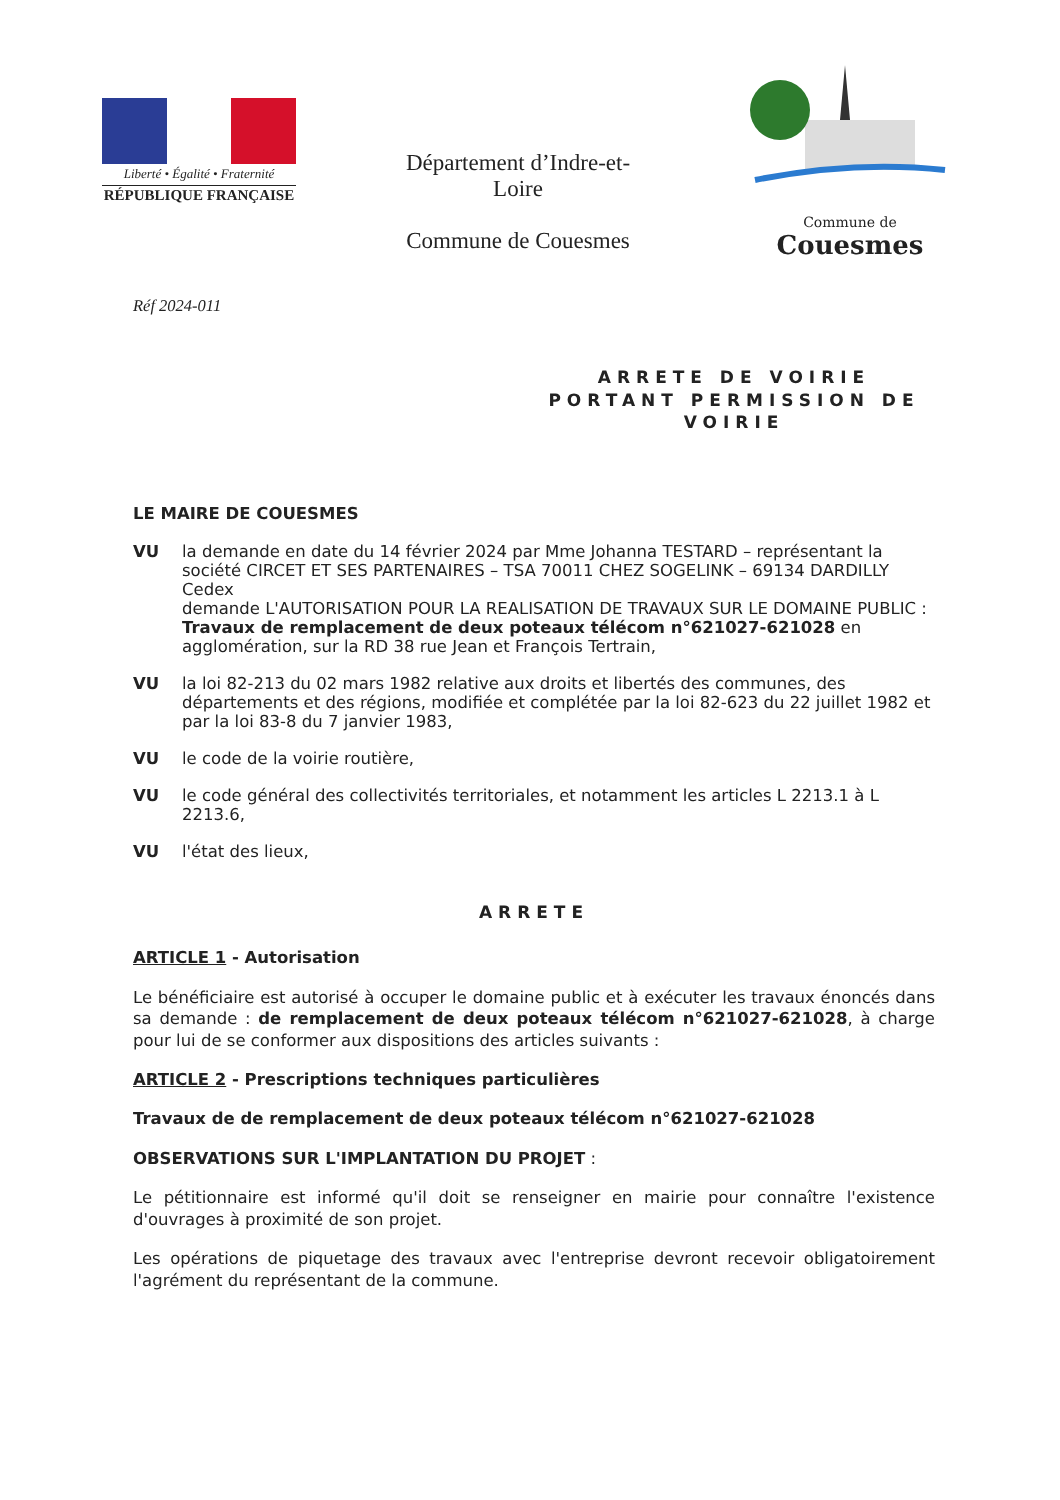Liberté • Égalité • Fraternité
RÉPUBLIQUE FRANÇAISE
Département d’Indre-et-Loire
Commune de Couesmes
Commune de Couesmes
Réf 2024-011
ARRETE DE VOIRIE PORTANT PERMISSION DE VOIRIE
LE MAIRE DE COUESMES
VU la demande en date du 14 février 2024 par Mme Johanna TESTARD – représentant la société CIRCET ET SES PARTENAIRES – TSA 70011 CHEZ SOGELINK – 69134 DARDILLY Cedex
demande L'AUTORISATION POUR LA REALISATION DE TRAVAUX SUR LE DOMAINE PUBLIC :
Travaux de remplacement de deux poteaux télécom n°621027-621028 en agglomération, sur la RD 38 rue Jean et François Tertrain,
VU la loi 82-213 du 02 mars 1982 relative aux droits et libertés des communes, des départements et des régions, modifiée et complétée par la loi 82-623 du 22 juillet 1982 et par la loi 83-8 du 7 janvier 1983,
VU le code de la voirie routière,
VU le code général des collectivités territoriales, et notamment les articles L 2213.1 à L 2213.6,
VU l'état des lieux,
ARRETE
ARTICLE 1 - Autorisation
Le bénéficiaire est autorisé à occuper le domaine public et à exécuter les travaux énoncés dans sa demande : de remplacement de deux poteaux télécom n°621027-621028, à charge pour lui de se conformer aux dispositions des articles suivants :
ARTICLE 2 - Prescriptions techniques particulières
Travaux de de remplacement de deux poteaux télécom n°621027-621028
OBSERVATIONS SUR L'IMPLANTATION DU PROJET :
Le pétitionnaire est informé qu'il doit se renseigner en mairie pour connaître l'existence d'ouvrages à proximité de son projet.
Les opérations de piquetage des travaux avec l'entreprise devront recevoir obligatoirement l'agrément du représentant de la commune.